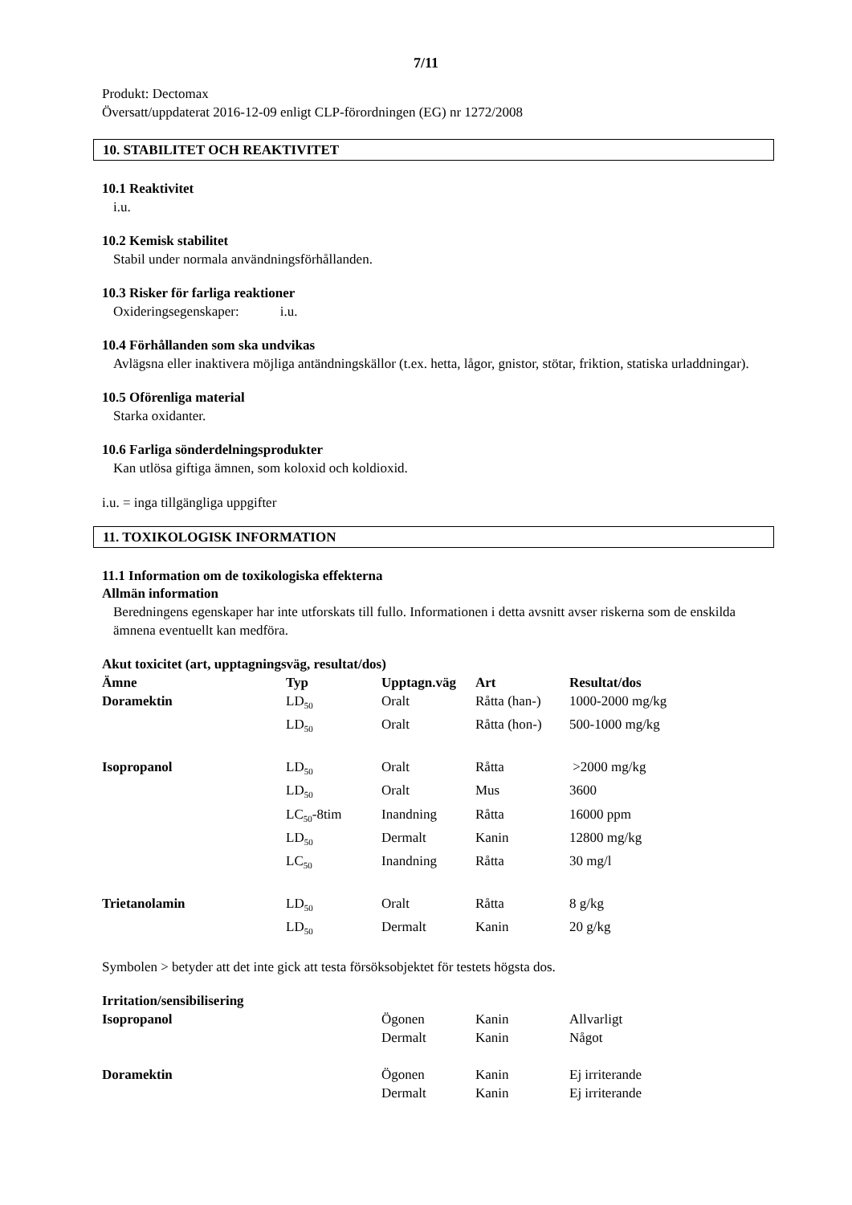7/11
Produkt: Dectomax
Översatt/uppdaterat 2016-12-09 enligt CLP-förordningen (EG) nr 1272/2008
10. STABILITET OCH REAKTIVITET
10.1 Reaktivitet
i.u.
10.2 Kemisk stabilitet
Stabil under normala användningsförhållanden.
10.3 Risker för farliga reaktioner
Oxideringsegenskaper: i.u.
10.4 Förhållanden som ska undvikas
Avlägsna eller inaktivera möjliga antändningskällor (t.ex. hetta, lågor, gnistor, stötar, friktion, statiska urladdningar).
10.5 Oförenliga material
Starka oxidanter.
10.6 Farliga sönderdelningsprodukter
Kan utlösa giftiga ämnen, som koloxid och koldioxid.
i.u. = inga tillgängliga uppgifter
11. TOXIKOLOGISK INFORMATION
11.1 Information om de toxikologiska effekterna
Allmän information
Beredningens egenskaper har inte utforskats till fullo. Informationen i detta avsnitt avser riskerna som de enskilda ämnena eventuellt kan medföra.
Akut toxicitet (art, upptagningsväg, resultat/dos)
| Ämne | Typ | Upptagn.väg | Art | Resultat/dos |
| Doramektin | LD<sub>50</sub> | Oralt | Råtta (han-) | 1000-2000 mg/kg |
| | LD<sub>50</sub> | Oralt | Råtta (hon-) | 500-1000 mg/kg |
| Isopropanol | LD<sub>50</sub> | Oralt | Råtta | >2000 mg/kg |
| | LD<sub>50</sub> | Oralt | Mus | 3600 |
| | LC<sub>50</sub>-8tim | Inandning | Råtta | 16000 ppm |
| | LD<sub>50</sub> | Dermalt | Kanin | 12800 mg/kg |
| | LC<sub>50</sub> | Inandning | Råtta | 30 mg/l |
| Trietanolamin | LD<sub>50</sub> | Oralt | Råtta | 8 g/kg |
| | LD<sub>50</sub> | Dermalt | Kanin | 20 g/kg |
Symbolen > betyder att det inte gick att testa försöksobjektet för testets högsta dos.
Irritation/sensibilisering
| Isopropanol | Ögonen | Kanin | Allvarligt |
| | Dermalt | Kanin | Något |
| Doramektin | Ögonen | Kanin | Ej irriterande |
| | Dermalt | Kanin | Ej irriterande |